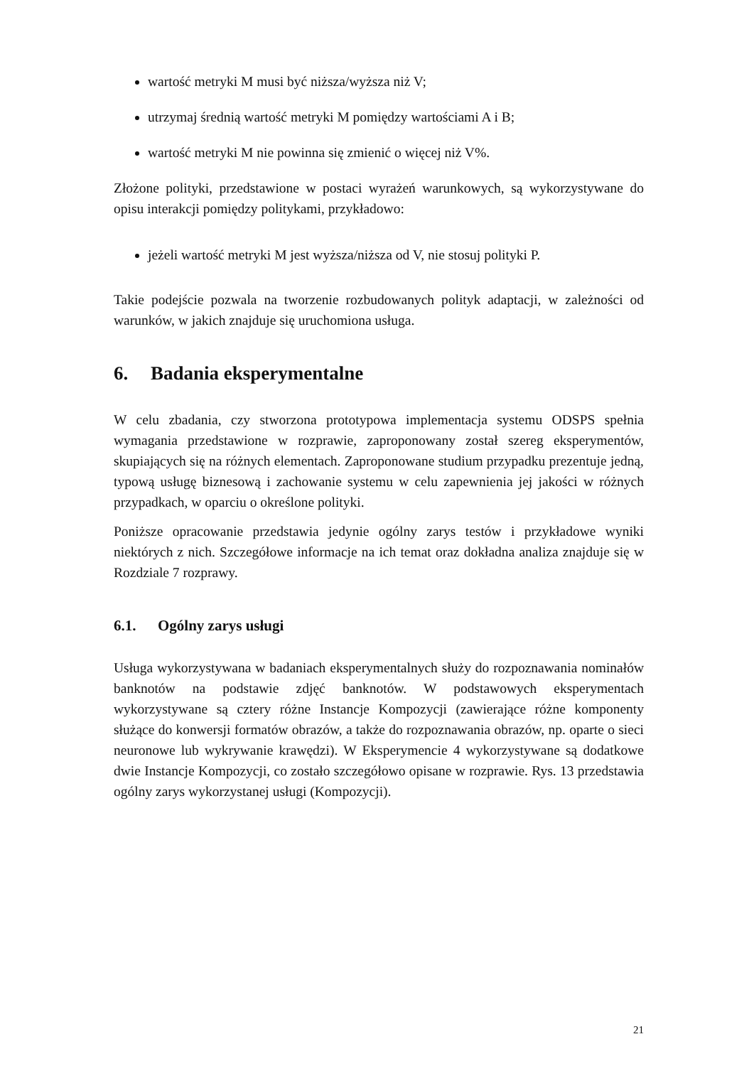wartość metryki M musi być niższa/wyższa niż V;
utrzymaj średnią wartość metryki M pomiędzy wartościami A i B;
wartość metryki M nie powinna się zmienić o więcej niż V%.
Złożone polityki, przedstawione w postaci wyrażeń warunkowych, są wykorzystywane do opisu interakcji pomiędzy politykami, przykładowo:
jeżeli wartość metryki M jest wyższa/niższa od V, nie stosuj polityki P.
Takie podejście pozwala na tworzenie rozbudowanych polityk adaptacji, w zależności od warunków, w jakich znajduje się uruchomiona usługa.
6. Badania eksperymentalne
W celu zbadania, czy stworzona prototypowa implementacja systemu ODSPS spełnia wymagania przedstawione w rozprawie, zaproponowany został szereg eksperymentów, skupiających się na różnych elementach. Zaproponowane studium przypadku prezentuje jedną, typową usługę biznesową i zachowanie systemu w celu zapewnienia jej jakości w różnych przypadkach, w oparciu o określone polityki.
Poniższe opracowanie przedstawia jedynie ogólny zarys testów i przykładowe wyniki niektórych z nich. Szczegółowe informacje na ich temat oraz dokładna analiza znajduje się w Rozdziale 7 rozprawy.
6.1. Ogólny zarys usługi
Usługa wykorzystywana w badaniach eksperymentalnych służy do rozpoznawania nominałów banknotów na podstawie zdjęć banknotów. W podstawowych eksperymentach wykorzystywane są cztery różne Instancje Kompozycji (zawierające różne komponenty służące do konwersji formatów obrazów, a także do rozpoznawania obrazów, np. oparte o sieci neuronowe lub wykrywanie krawędzi). W Eksperymencie 4 wykorzystywane są dodatkowe dwie Instancje Kompozycji, co zostało szczegółowo opisane w rozprawie. Rys. 13 przedstawia ogólny zarys wykorzystanej usługi (Kompozycji).
21